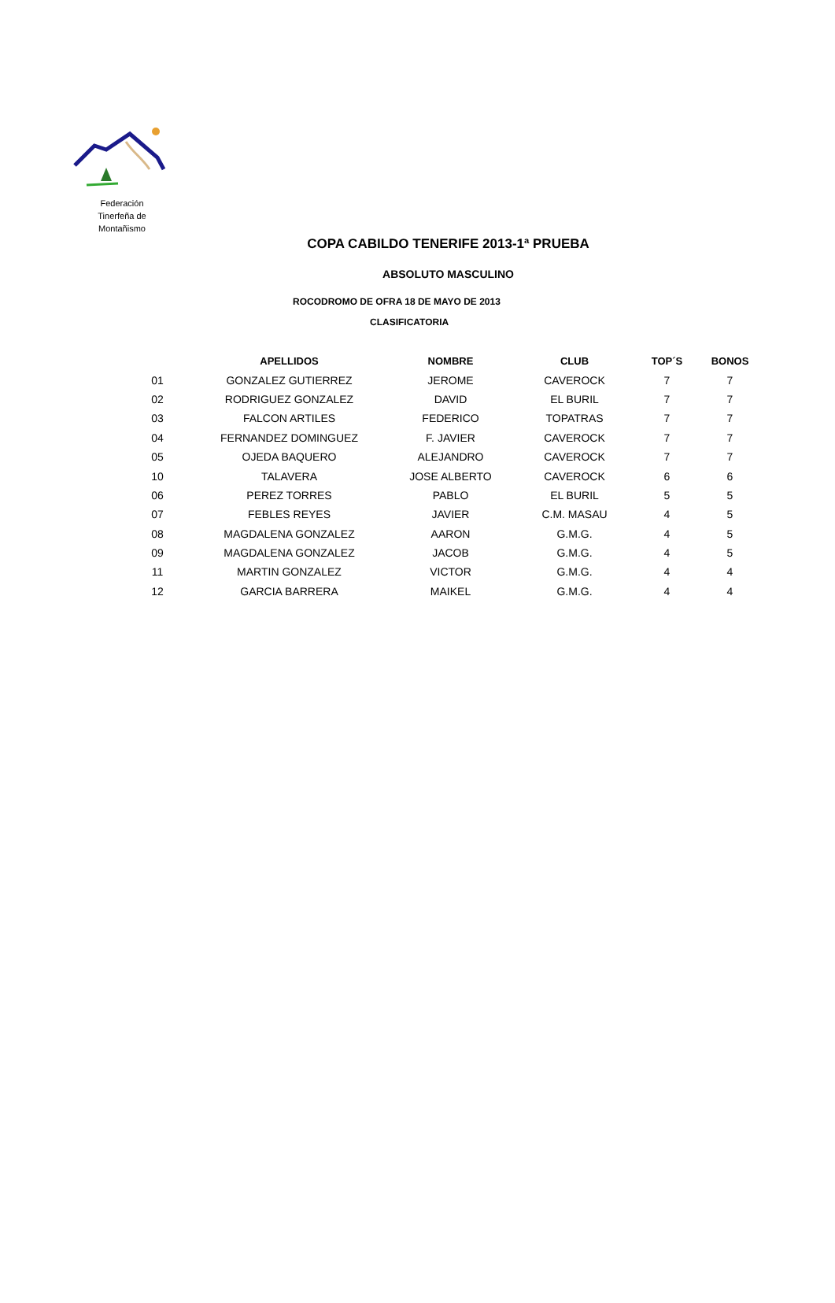Federación Tinerfeña de Montañismo
COPA CABILDO TENERIFE 2013-1ª PRUEBA
ABSOLUTO MASCULINO
ROCODROMO DE OFRA 18 DE MAYO DE 2013
CLASIFICATORIA
| | APELLIDOS | NOMBRE | CLUB | TOP´S | BONOS |
| --- | --- | --- | --- | --- | --- |
| 01 | GONZALEZ GUTIERREZ | JEROME | CAVEROCK | 7 | 7 |
| 02 | RODRIGUEZ GONZALEZ | DAVID | EL BURIL | 7 | 7 |
| 03 | FALCON ARTILES | FEDERICO | TOPATRAS | 7 | 7 |
| 04 | FERNANDEZ DOMINGUEZ | F. JAVIER | CAVEROCK | 7 | 7 |
| 05 | OJEDA BAQUERO | ALEJANDRO | CAVEROCK | 7 | 7 |
| 10 | TALAVERA | JOSE ALBERTO | CAVEROCK | 6 | 6 |
| 06 | PEREZ TORRES | PABLO | EL BURIL | 5 | 5 |
| 07 | FEBLES REYES | JAVIER | C.M. MASAU | 4 | 5 |
| 08 | MAGDALENA GONZALEZ | AARON | G.M.G. | 4 | 5 |
| 09 | MAGDALENA GONZALEZ | JACOB | G.M.G. | 4 | 5 |
| 11 | MARTIN GONZALEZ | VICTOR | G.M.G. | 4 | 4 |
| 12 | GARCIA BARRERA | MAIKEL | G.M.G. | 4 | 4 |